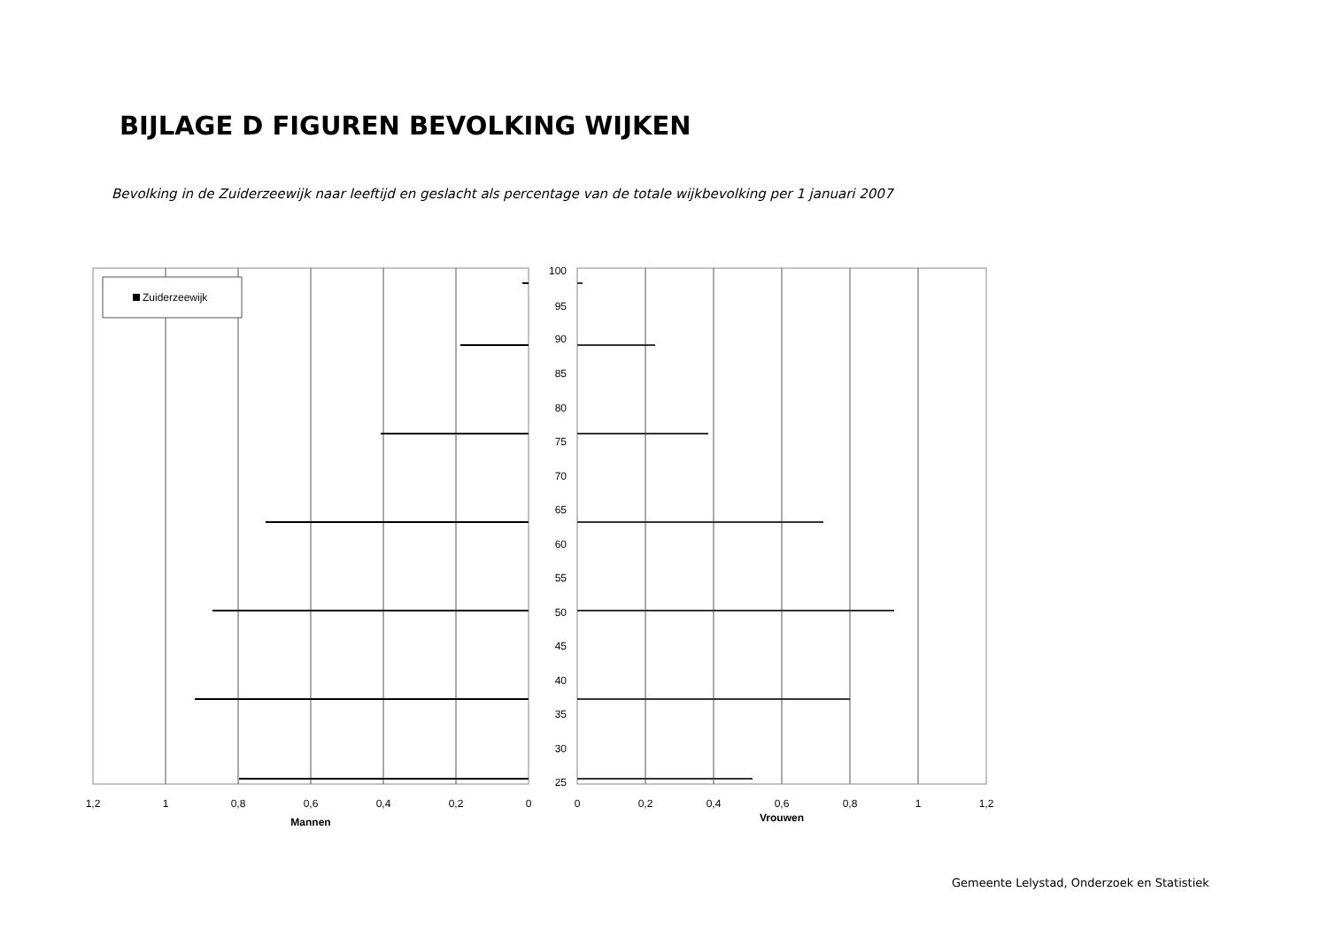BIJLAGE D FIGUREN BEVOLKING WIJKEN
Bevolking in de Zuiderzeewijk naar leeftijd en geslacht als percentage van de totale wijkbevolking per 1 januari 2007
Zuiderzeewijk
1,2
1
0,8
0,6
0,4
0,2
0
Mannen
100
95
90
85
80
75
70
65
60
55
50
45
40
35
30
25
0
0,2
0,4
0,6
0,8
1
1,2
Vrouwen
Gemeente Lelystad, Onderzoek en Statistiek